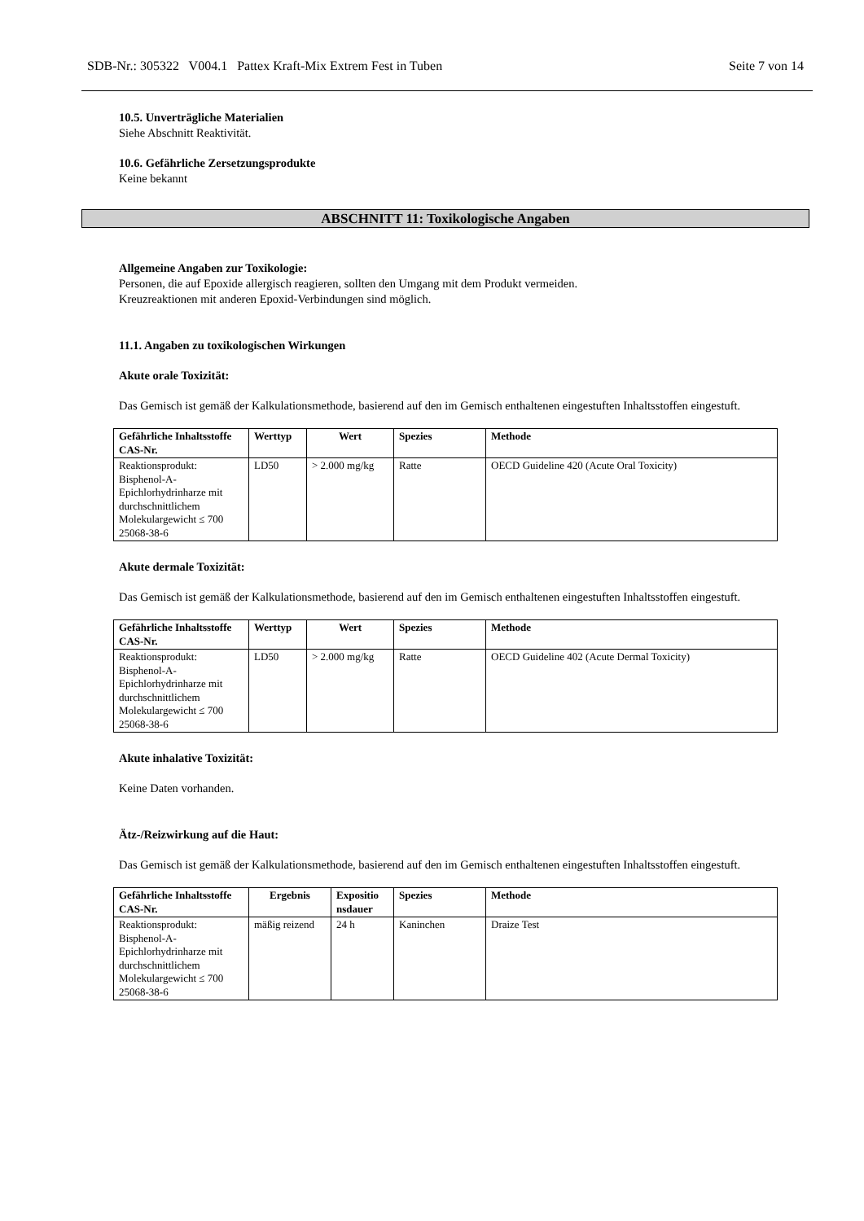SDB-Nr.: 305322 V004.1 Pattex Kraft-Mix Extrem Fest in Tuben Seite 7 von 14
10.5. Unverträgliche Materialien
Siehe Abschnitt Reaktivität.
10.6. Gefährliche Zersetzungsprodukte
Keine bekannt
ABSCHNITT 11: Toxikologische Angaben
Allgemeine Angaben zur Toxikologie:
Personen, die auf Epoxide allergisch reagieren, sollten den Umgang mit dem Produkt vermeiden.
Kreuzreaktionen mit anderen Epoxid-Verbindungen sind möglich.
11.1. Angaben zu toxikologischen Wirkungen
Akute orale Toxizität:
Das Gemisch ist gemäß der Kalkulationsmethode, basierend auf den im Gemisch enthaltenen eingestuften Inhaltsstoffen eingestuft.
| Gefährliche Inhaltsstoffe CAS-Nr. | Werttyp | Wert | Spezies | Methode |
| --- | --- | --- | --- | --- |
| Reaktionsprodukt: Bisphenol-A-Epichlorhydrinharze mit durchschnittlichem Molekulargewicht ≤ 700 25068-38-6 | LD50 | > 2.000 mg/kg | Ratte | OECD Guideline 420 (Acute Oral Toxicity) |
Akute dermale Toxizität:
Das Gemisch ist gemäß der Kalkulationsmethode, basierend auf den im Gemisch enthaltenen eingestuften Inhaltsstoffen eingestuft.
| Gefährliche Inhaltsstoffe CAS-Nr. | Werttyp | Wert | Spezies | Methode |
| --- | --- | --- | --- | --- |
| Reaktionsprodukt: Bisphenol-A-Epichlorhydrinharze mit durchschnittlichem Molekulargewicht ≤ 700 25068-38-6 | LD50 | > 2.000 mg/kg | Ratte | OECD Guideline 402 (Acute Dermal Toxicity) |
Akute inhalative Toxizität:
Keine Daten vorhanden.
Ätz-/Reizwirkung auf die Haut:
Das Gemisch ist gemäß der Kalkulationsmethode, basierend auf den im Gemisch enthaltenen eingestuften Inhaltsstoffen eingestuft.
| Gefährliche Inhaltsstoffe CAS-Nr. | Ergebnis | Expositio nsdauer | Spezies | Methode |
| --- | --- | --- | --- | --- |
| Reaktionsprodukt: Bisphenol-A-Epichlorhydrinharze mit durchschnittlichem Molekulargewicht ≤ 700 25068-38-6 | mäßig reizend | 24 h | Kaninchen | Draize Test |